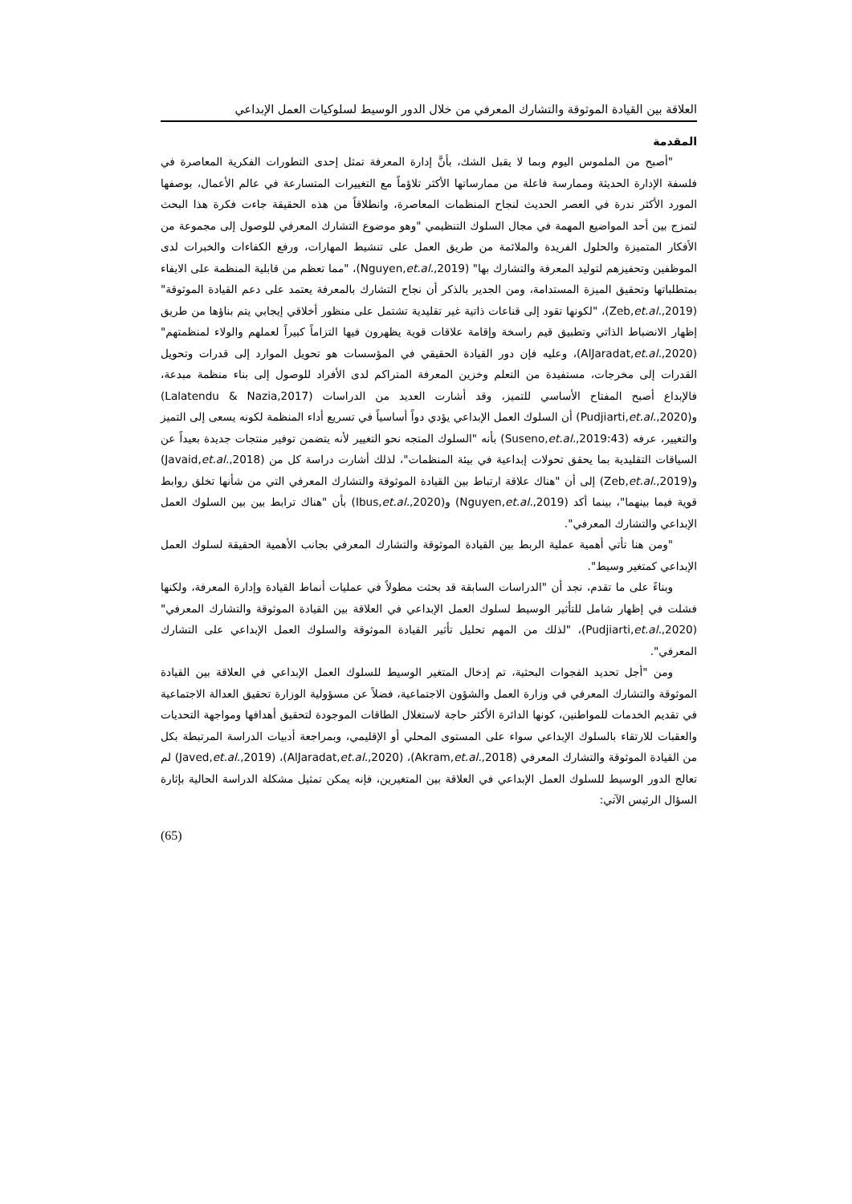العلاقة بين القيادة الموثوقة والتشارك المعرفي من خلال الدور الوسيط لسلوكيات العمل الإبداعي
المقدمة
"أصبح من الملموس اليوم وبما لا يقبل الشك، بأنَّ إدارة المعرفة تمثل إحدى التطورات الفكرية المعاصرة في فلسفة الإدارة الحديثة وممارسة فاعلة من ممارساتها الأكثر تلاؤماً مع التغييرات المتسارعة في عالم الأعمال، بوصفها المورد الأكثر ندرة في العصر الحديث لنجاح المنظمات المعاصرة، وانطلاقاً من هذه الحقيقة جاءت فكرة هذا البحث لتمزج بين أحد المواضيع المهمة في مجال السلوك التنظيمي "وهو موضوع التشارك المعرفي للوصول إلى مجموعة من الأفكار المتميزة والحلول الفريدة والملائمة من طريق العمل على تنشيط المهارات، ورفع الكفاءات والخبرات لدى الموظفين وتحفيزهم لتوليد المعرفة والتشارك بها" (Nguyen,et.al.,2019)، "مما تعظم من قابلية المنظمة على الايفاء بمتطلباتها وتحقيق الميزة المستدامة، ومن الجدير بالذكر أن نجاح التشارك بالمعرفة يعتمد على دعم القيادة الموثوقة" (Zeb,et.al.,2019)، "لكونها تقود إلى قناعات ذاتية غير تقليدية تشتمل على منظور أخلاقي إيجابي يتم بناؤها من طريق إظهار الانضباط الذاتي وتطبيق قيم راسخة وإقامة علاقات قوية يظهرون فيها التزاماً كبيراً لعملهم والولاء لمنظمتهم" (AlJaradat,et.al.,2020)، وعليه فإن دور القيادة الحقيقي في المؤسسات هو تحويل الموارد إلى قدرات وتحويل القدرات إلى مخرجات، مستفيدة من التعلم وخزين المعرفة المتراكم لدى الأفراد للوصول إلى بناء منظمة مبدعة، فالإبداع أصبح المفتاح الأساسي للتميز، وقد أشارت العديد من الدراسات (Lalatendu & Nazia,2017) و(Pudjiarti,et.al.,2020) أن السلوك العمل الإبداعي يؤدي دواً أساسياً في تسريع أداء المنظمة لكونه يسعى إلى التميز والتغيير، عرفه (Suseno,et.al.,2019:43) بأنه "السلوك المتجه نحو التغيير لأنه يتضمن توفير منتجات جديدة بعيداً عن السياقات التقليدية بما يحقق تحولات إبداعية في بيئة المنظمات"، لذلك أشارت دراسة كل من (Javaid,et.al.,2018) و(Zeb,et.al.,2019) إلى أن "هناك علاقة ارتباط بين القيادة الموثوقة والتشارك المعرفي التي من شأنها تخلق روابط قوية فيما بينهما"، بينما أكد (Nguyen,et.al.,2019) و(Ibus,et.al.,2020) بأن "هناك ترابط بين بين السلوك العمل الإبداعي والتشارك المعرفي".
"ومن هنا تأتي أهمية عملية الربط بين القيادة الموثوقة والتشارك المعرفي بجانب الأهمية الحقيقة لسلوك العمل الإبداعي كمتغير وسيط".
وبناءً على ما تقدم، نجد أن "الدراسات السابقة قد بحثت مطولاً في عمليات أنماط القيادة وإدارة المعرفة، ولكنها فشلت في إظهار شامل للتأثير الوسيط لسلوك العمل الإبداعي في العلاقة بين القيادة الموثوقة والتشارك المعرفي" (Pudjiarti,et.al.,2020)، "لذلك من المهم تحليل تأثير القيادة الموثوقة والسلوك العمل الإبداعي على التشارك المعرفي".
ومن "أجل تحديد الفجوات البحثية، تم إدخال المتغير الوسيط للسلوك العمل الإبداعي في العلاقة بين القيادة الموثوقة والتشارك المعرفي في وزارة العمل والشؤون الاجتماعية، فضلاً عن مسؤولية الوزارة تحقيق العدالة الاجتماعية في تقديم الخدمات للمواطنين، كونها الدائرة الأكثر حاجة لاستغلال الطاقات الموجودة لتحقيق أهدافها ومواجهة التحديات والعقبات للارتقاء بالسلوك الإبداعي سواء على المستوى المحلي أو الإقليمي، وبمراجعة أدبيات الدراسة المرتبطة بكل من القيادة الموثوقة والتشارك المعرفي (Akram,et.al.,2018)، (AlJaradat,et.al.,2020)، (Javed,et.al.,2019) لم تعالج الدور الوسيط للسلوك العمل الإبداعي في العلاقة بين المتغيرين، فإنه يمكن تمثيل مشكلة الدراسة الحالية بإثارة السؤال الرئيس الآتي:
(65)